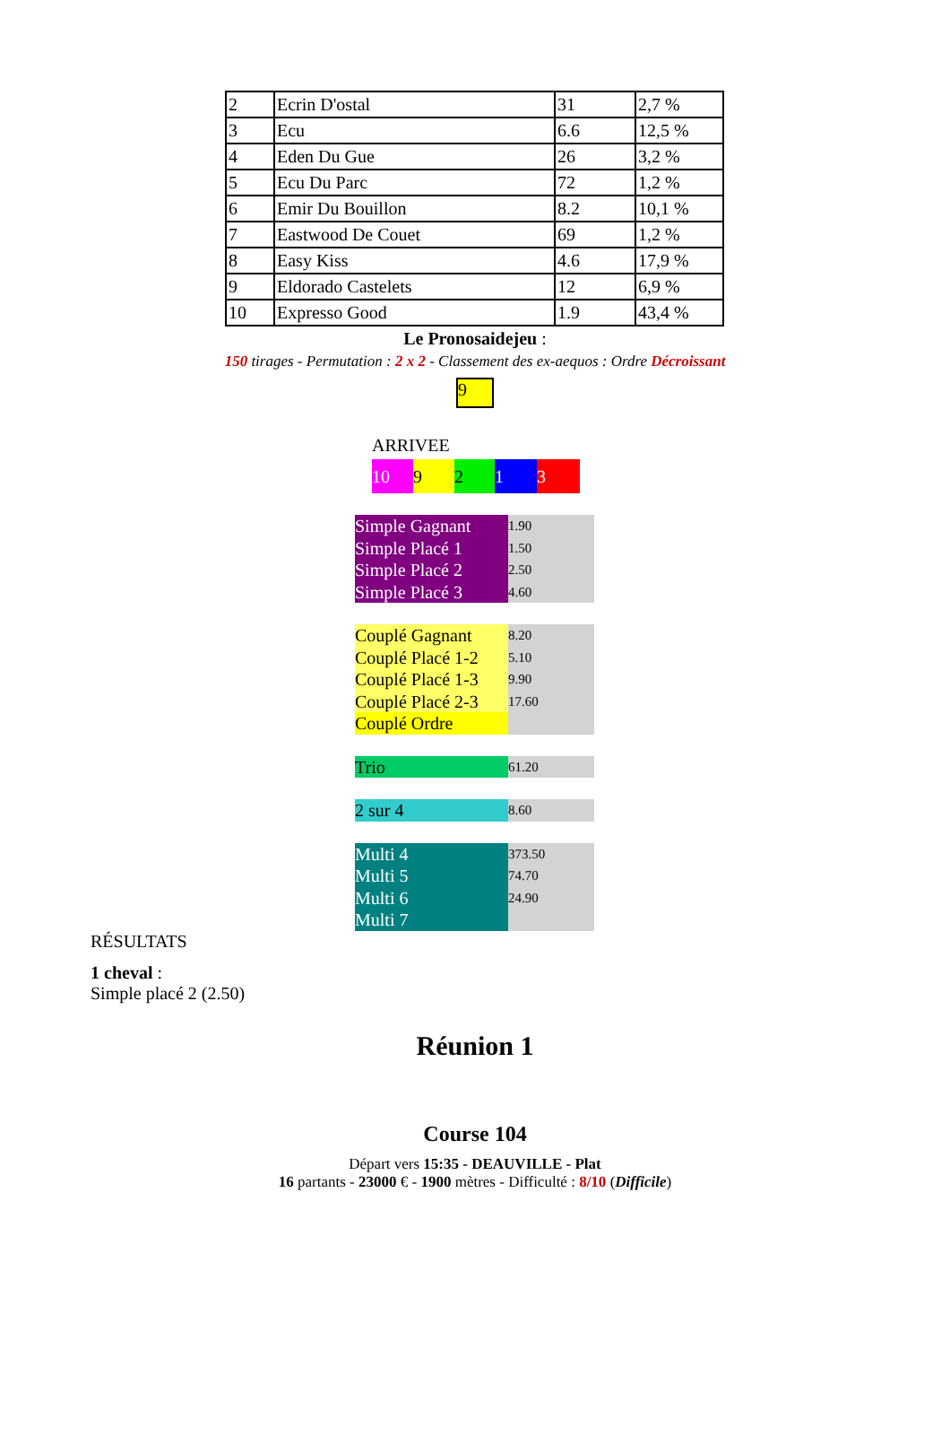| 2 | Ecrin D'ostal | 31 | 2,7 % |
| 3 | Ecu | 6.6 | 12,5 % |
| 4 | Eden Du Gue | 26 | 3,2 % |
| 5 | Ecu Du Parc | 72 | 1,2 % |
| 6 | Emir Du Bouillon | 8.2 | 10,1 % |
| 7 | Eastwood De Couet | 69 | 1,2 % |
| 8 | Easy Kiss | 4.6 | 17,9 % |
| 9 | Eldorado Castelets | 12 | 6,9 % |
| 10 | Expresso Good | 1.9 | 43,4 % |
Le Pronosaidejeu :
150 tirages - Permutation : 2 x 2 - Classement des ex-aequos : Ordre Décroissant
9
ARRIVEE
10 9213
| Simple Gagnant | 1.90 |
| Simple Placé 1 | 1.50 |
| Simple Placé 2 | 2.50 |
| Simple Placé 3 | 4.60 |
| Couplé Gagnant | 8.20 |
| Couplé Placé 1-2 | 5.10 |
| Couplé Placé 1-3 | 9.90 |
| Couplé Placé 2-3 | 17.60 |
| Couplé Ordre | |
| Trio | 61.20 |
| 2 sur 4 | 8.60 |
| Multi 4 | 373.50 |
| Multi 5 | 74.70 |
| Multi 6 | 24.90 |
| Multi 7 | |
RÉSULTATS
1 cheval :
Simple placé 2 (2.50)
Réunion 1
Course 104
Départ vers 15:35 - DEAUVILLE - Plat
16 partants - 23000 € - 1900 mètres - Difficulté : 8/10 (Difficile)